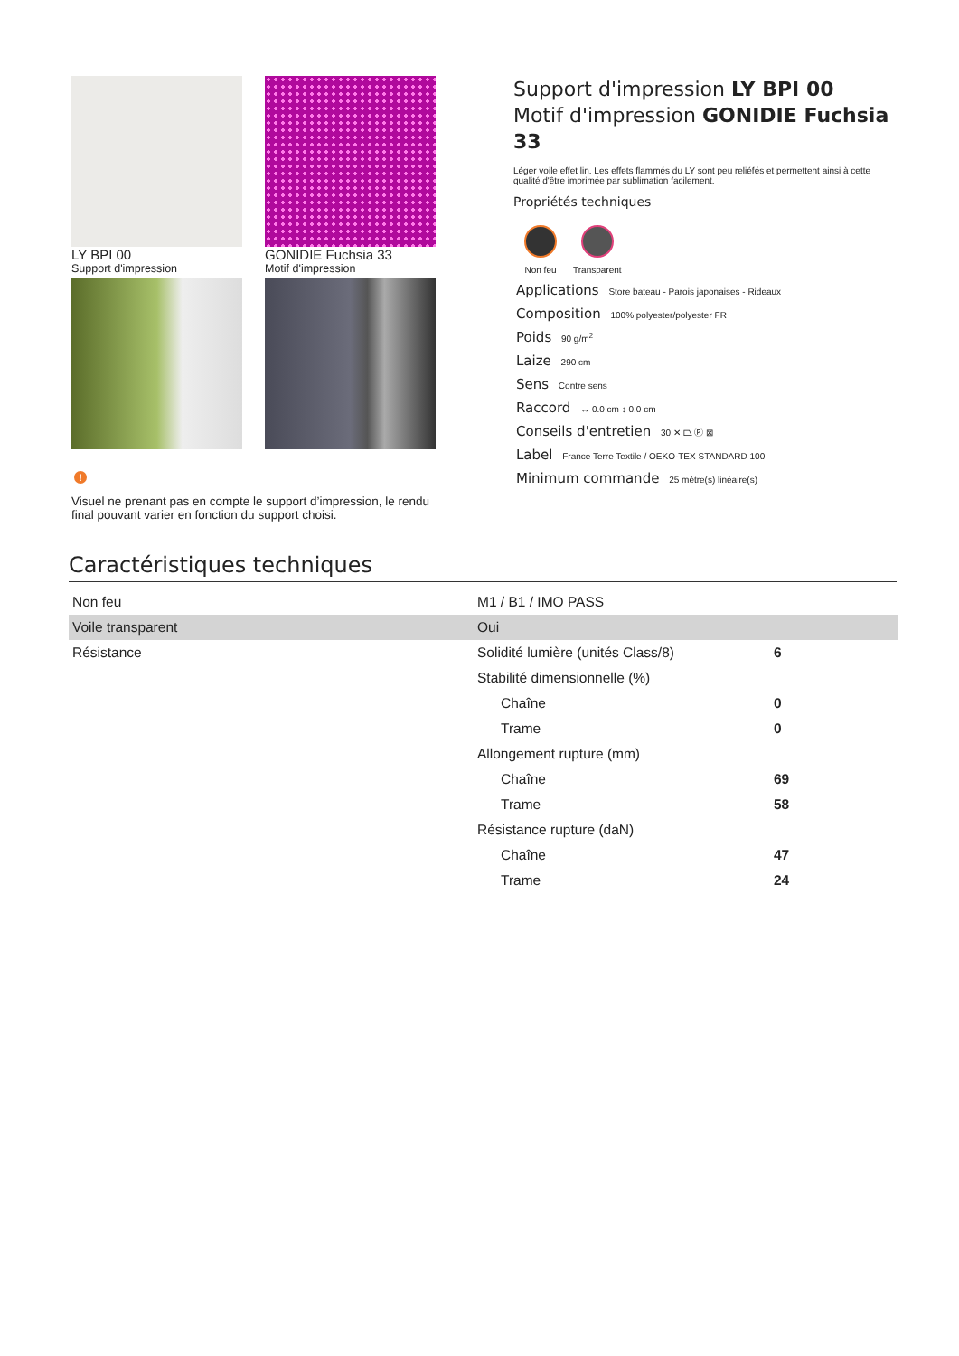LY BPI 00
Support d'impression
GONIDIE Fuchsia 33
Motif d'impression
!
Visuel ne prenant pas en compte le support d’impression, le rendu final pouvant varier en fonction du support choisi.
Support d'impression LY BPI 00
Motif d'impression GONIDIE Fuchsia 33
Léger voile effet lin. Les effets flammés du LY sont peu reliéfés et permettent ainsi à cette qualité d'être imprimée par sublimation facilement.
Propriétés techniques
Non feu Transparent
Applications Store bateau - Parois japonaises - Rideaux
Composition 100% polyester/polyester FR
Poids 90 g/m<sup>2</sup>
Laize 290 cm
Sens Contre sens
Raccord ↔ 0.0 cm ↕ 0.0 cm
Conseils d'entretien 30 ✕ ⏢ Ⓟ ⊠
Label France Terre Textile / OEKO-TEX STANDARD 100
Minimum commande 25 mètre(s) linéaire(s)
Caractéristiques techniques
| Non feu | M1 / B1 / IMO PASS | |
| Voile transparent | Oui | |
| Résistance | Solidité lumière (unités Class/8) | 6 |
| | Stabilité dimensionnelle (%) | |
| | Chaîne | 0 |
| | Trame | 0 |
| | Allongement rupture (mm) | |
| | Chaîne | 69 |
| | Trame | 58 |
| | Résistance rupture (daN) | |
| | Chaîne | 47 |
| | Trame | 24 |